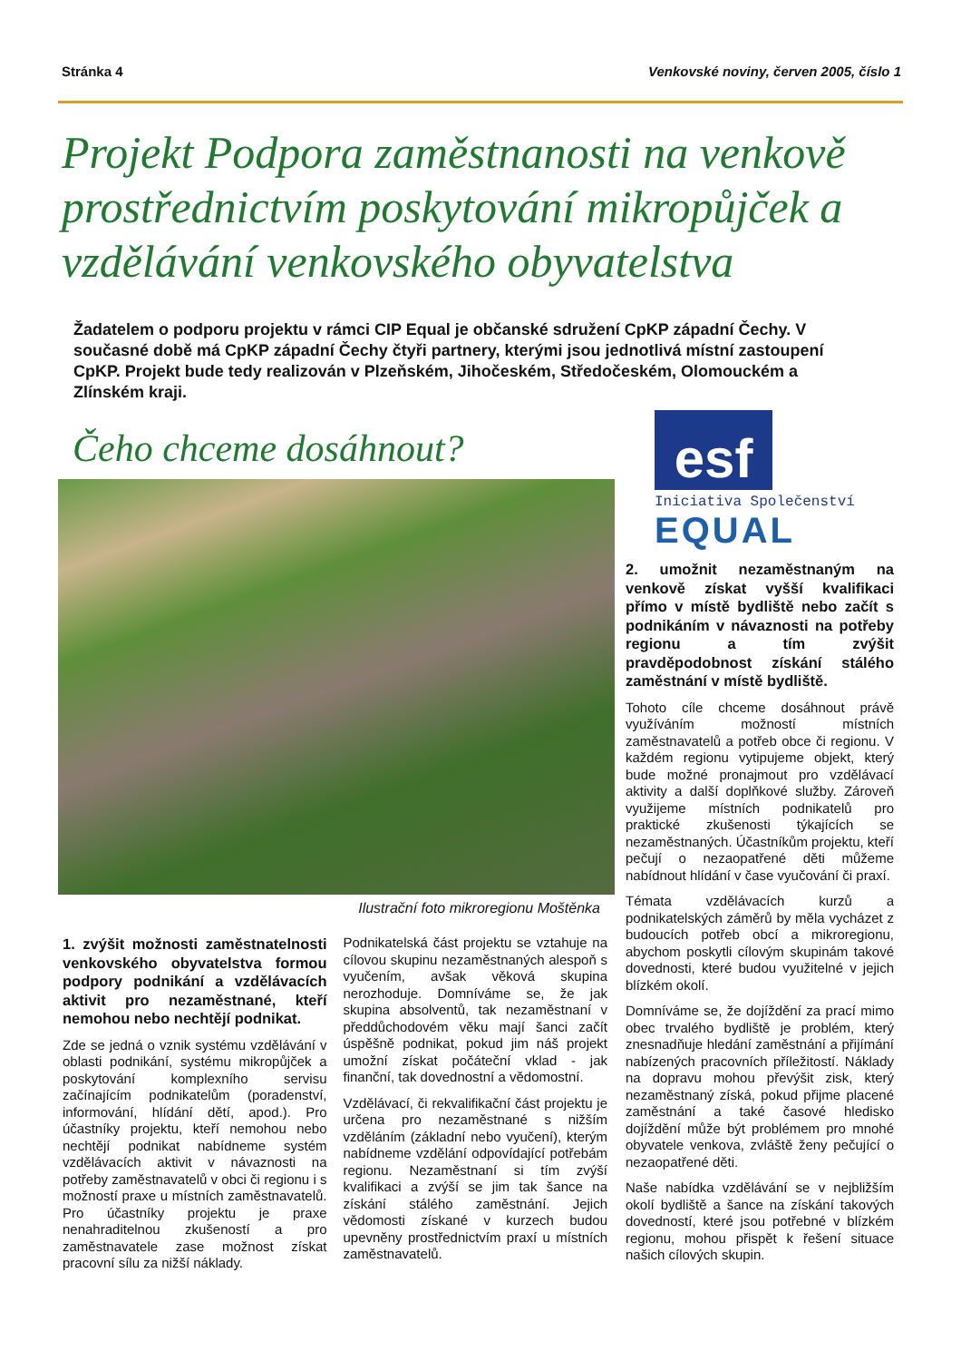Stránka 4 Venkovské noviny, červen 2005, číslo 1
Projekt Podpora zaměstnanosti na venkově prostřednictvím poskytování mikropůjček a vzdělávání venkovského obyvatelstva
Žadatelem o podporu projektu v rámci CIP Equal je občanské sdružení CpKP západní Čechy. V současné době má CpKP západní Čechy čtyři partnery, kterými jsou jednotlivá místní zastoupení CpKP. Projekt bude tedy realizován v Plzeňském, Jihočeském, Středočeském, Olomouckém a Zlínském kraji.
Čeho chceme dosáhnout?
Ilustrační foto mikroregionu Moštěnka
1. zvýšit možnosti zaměstnatelnosti venkovského obyvatelstva formou podpory podnikání a vzdělávacích aktivit pro nezaměstnané, kteří nemohou nebo nechtějí podnikat.
Zde se jedná o vznik systému vzdělávání v oblasti podnikání, systému mikropůjček a poskytování komplexního servisu začínajícím podnikatelům (poradenství, informování, hlídání dětí, apod.). Pro účastníky projektu, kteří nemohou nebo nechtějí podnikat nabídneme systém vzdělávacích aktivit v návaznosti na potřeby zaměstnavatelů v obci či regionu i s možností praxe u místních zaměstnavatelů. Pro účastníky projektu je praxe nenahraditelnou zkušeností a pro zaměstnavatele zase možnost získat pracovní sílu za nižší náklady.
Podnikatelská část projektu se vztahuje na cílovou skupinu nezaměstnaných alespoň s vyučením, avšak věková skupina nerozhoduje. Domníváme se, že jak skupina absolventů, tak nezaměstnaní v předdůchodovém věku mají šanci začít úspěšně podnikat, pokud jim náš projekt umožní získat počáteční vklad - jak finanční, tak dovednostní a vědomostní.
Vzdělávací, či rekvalifikační část projektu je určena pro nezaměstnané s nižším vzděláním (základní nebo vyučení), kterým nabídneme vzdělání odpovídající potřebám regionu. Nezaměstnaní si tím zvýší kvalifikaci a zvýší se jim tak šance na získání stálého zaměstnání. Jejich vědomosti získané v kurzech budou upevněny prostřednictvím praxí u místních zaměstnavatelů.
esf
Iniciativa Společenství
EQUAL
2. umožnit nezaměstnaným na venkově získat vyšší kvalifikaci přímo v místě bydliště nebo začít s podnikáním v návaznosti na potřeby regionu a tím zvýšit pravděpodobnost získání stálého zaměstnání v místě bydliště.
Tohoto cíle chceme dosáhnout právě využíváním možností místních zaměstnavatelů a potřeb obce či regionu. V každém regionu vytipujeme objekt, který bude možné pronajmout pro vzdělávací aktivity a další doplňkové služby. Zároveň využijeme místních podnikatelů pro praktické zkušenosti týkajících se nezaměstnaných. Účastníkům projektu, kteří pečují o nezaopatřené děti můžeme nabídnout hlídání v čase vyučování či praxí.
Témata vzdělávacích kurzů a podnikatelských záměrů by měla vycházet z budoucích potřeb obcí a mikroregionu, abychom poskytli cílovým skupinám takové dovednosti, které budou využitelné v jejich blízkém okolí.
Domníváme se, že dojíždění za prací mimo obec trvalého bydliště je problém, který znesnadňuje hledání zaměstnání a přijímání nabízených pracovních příležitostí. Náklady na dopravu mohou převýšit zisk, který nezaměstnaný získá, pokud přijme placené zaměstnání a také časové hledisko dojíždění může být problémem pro mnohé obyvatele venkova, zvláště ženy pečující o nezaopatřené děti.
Naše nabídka vzdělávání se v nejbližším okolí bydliště a šance na získání takových dovedností, které jsou potřebné v blízkém regionu, mohou přispět k řešení situace našich cílových skupin.